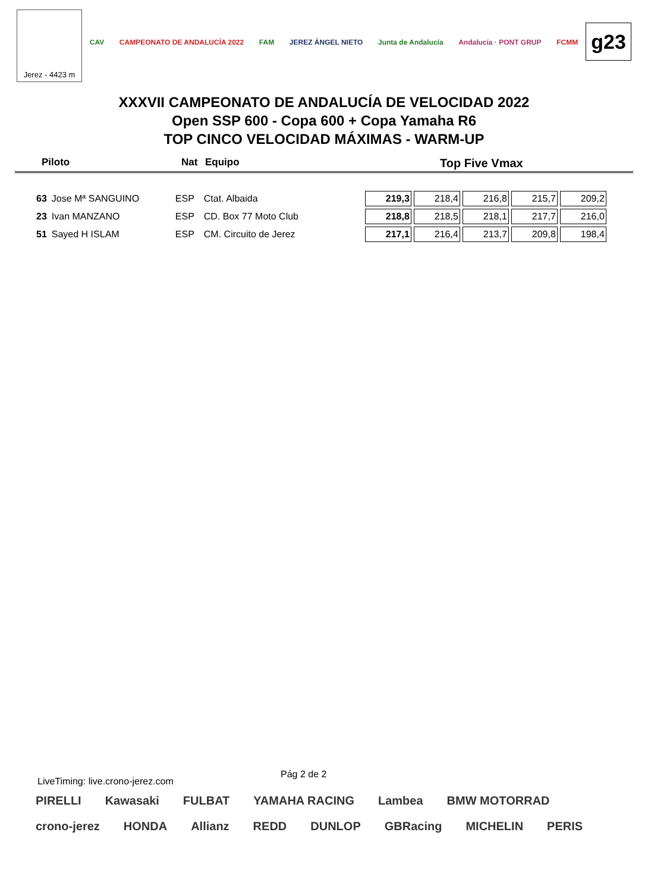Jerez - 4423 m
CAV CAMPEONATO DE ANDALUCÍA 2022 FAM JEREZ ÁNGEL NIETO Junta de Andalucía Andalucía · PONT GRUP FCMM
g23
XXXVII CAMPEONATO DE ANDALUCÍA DE VELOCIDAD 2022
Open SSP 600 - Copa 600 + Copa Yamaha R6
TOP CINCO VELOCIDAD MÁXIMAS - WARM-UP
Piloto Nat Equipo Top Five Vmax
| 63 | Jose Mª SANGUINO | ESP | Ctat. Albaida | 219,3 | 218,4 | 216,8 | 215,7 | 209,2 |
| 23 | Ivan MANZANO | ESP | CD. Box 77 Moto Club | 218,8 | 218,5 | 218,1 | 217,7 | 216,0 |
| 51 | Sayed H ISLAM | ESP | CM. Circuito de Jerez | 217,1 | 216,4 | 213,7 | 209,8 | 198,4 |
Pág 2 de 2
LiveTiming: live.crono-jerez.com
PIRELLI Kawasaki FULBAT YAMAHA RACING Lambea BMW MOTORRAD crono-jerez HONDA Allianz REDD DUNLOP GBRacing MICHELIN PERIS